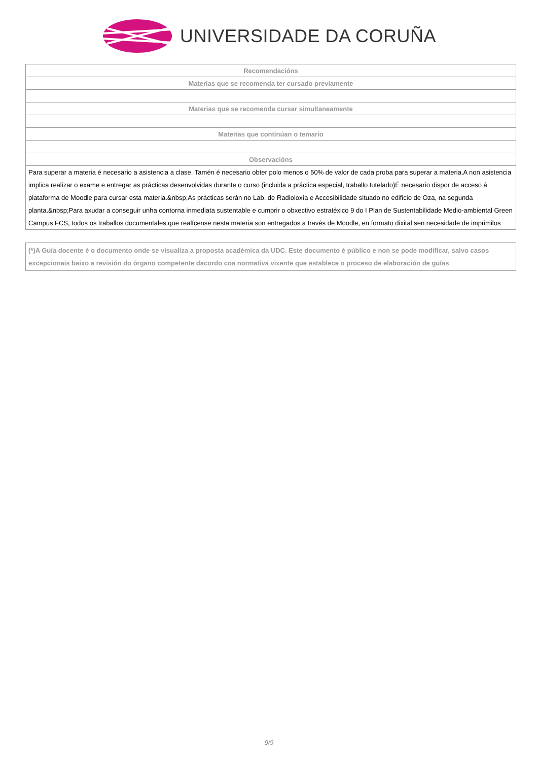UNIVERSIDADE DA CORUÑA
| Recomendacións |
| Materias que se recomenda ter cursado previamente |
| Materias que se recomenda cursar simultaneamente |
| Materias que continúan o temario |
| Observacións |
| Para superar a materia é necesario a asistencia a clase. Tamén é necesario obter polo menos o 50% de valor de cada proba para superar a materia.A non asistencia implica realizar o exame e entregar as prácticas desenvolvidas durante o curso (incluida a práctica especial, traballo tutelado)É necesario dispor de acceso á plataforma de Moodle para cursar esta materia.&nbsp;As prácticas serán no Lab. de Radioloxía e Accesibilidade situado no edificio de Oza, na segunda planta.&nbsp;Para axudar a conseguir unha contorna inmediata sustentable e cumprir o obxectivo estratéxico 9 do I Plan de Sustentabilidade Medio-ambiental Green Campus FCS, todos os traballos documentales que realícense nesta materia son entregados a través de Moodle, en formato dixital sen necesidade de imprimilos |
(*)A Guía docente é o documento onde se visualiza a proposta académica da UDC. Este documento é público e non se pode modificar, salvo casos excepcionais baixo a revisión do órgano competente dacordo coa normativa vixente que establece o proceso de elaboración de guías
9/9